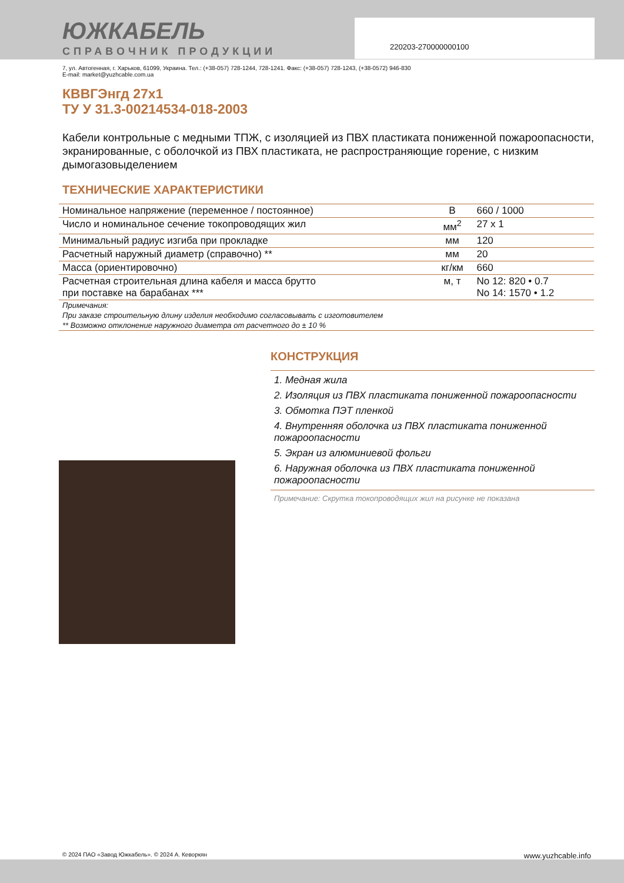220203-270000000100
ЮЖКАБЕЛЬ
СПРАВОЧНИК ПРОДУКЦИИ
7, ул. Автогенная, г. Харьков, 61099, Украина. Тел.: (+38-057) 728-1244, 728-1241. Факс: (+38-057) 728-1243, (+38-0572) 946-830
E-mail: market@yuzhcable.com.ua
КВВГЭнгд 27x1
ТУ У 31.3-00214534-018-2003
Кабели контрольные с медными ТПЖ, с изоляцией из ПВХ пластиката пониженной пожароопасности, экранированные, с оболочкой из ПВХ пластиката, не распространяющие горение, с низким дымогазовыделением
ТЕХНИЧЕСКИЕ ХАРАКТЕРИСТИКИ
| Номинальное напряжение (переменное / постоянное) | В | 660 / 1000 |
| Число и номинальное сечение токопроводящих жил | мм<sup>2</sup> | 27 x 1 |
| Минимальный радиус изгиба при прокладке | мм | 120 |
| Расчетный наружный диаметр (справочно) ** | мм | 20 |
| Масса (ориентировочно) | кг/км | 660 |
| Расчетная строительная длина кабеля и масса брутто при поставке на барабанах *** | м, т | No 12: 820 • 0.7 No 14: 1570 • 1.2 |
| Примечания: | | |
| При заказе строительную длину изделия необходимо согласовывать с изготовителем | | |
| ** Возможно отклонение наружного диаметра от расчетного до ± 10 % | | |
КОНСТРУКЦИЯ
1. Медная жила
2. Изоляция из ПВХ пластиката пониженной пожароопасности
3. Обмотка ПЭТ пленкой
4. Внутренняя оболочка из ПВХ пластиката пониженной пожароопасности
5. Экран из алюминиевой фольги
6. Наружная оболочка из ПВХ пластиката пониженной пожароопасности
Примечание: Скрутка токопроводящих жил на рисунке не показана
© 2024 ПАО «Завод Южкабель». © 2024 А. Кеворкян www.yuzhcable.info